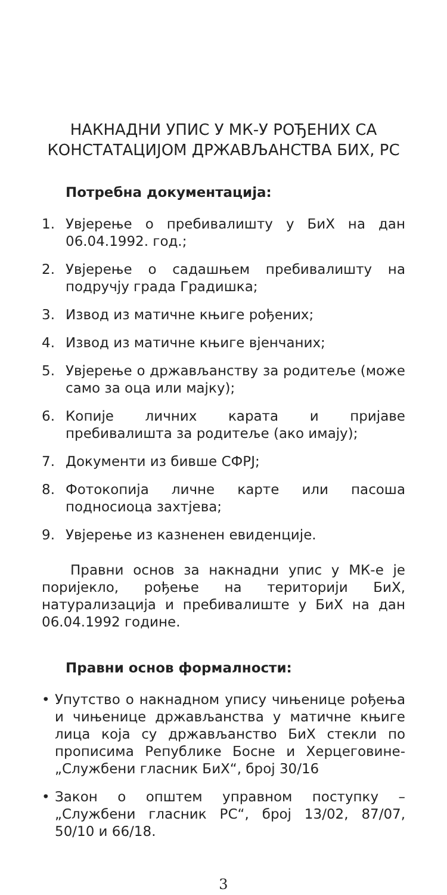НАКНАДНИ УПИС У МК-У РОЂЕНИХ СА КОНСТАТАЦИЈОМ ДРЖАВЉАНСТВА БИХ, РС
Потребна документација:
1. Увјерење о пребивалишту у БиХ на дан 06.04.1992. год.;
2. Увјерење о садашњем пребивалишту на подручју града Градишка;
3. Извод из матичне књиге рођених;
4. Извод из матичне књиге вјенчаних;
5. Увјерење о држављанству за родитеље (може само за оца или мајку);
6. Копије личних карата и пријаве пребивалишта за родитеље (ако имају);
7. Документи из бивше СФРЈ;
8. Фотокопија личне карте или пасоша подносиоца захтјева;
9. Увјерење из казненен евиденције.
Правни основ за накнадни упис у МК-е је поријекло, рођење на територији БиХ, натурализација и пребивалиште у БиХ на дан 06.04.1992 године.
Правни основ формалности:
• Упутство о накнадном упису чињенице рођења и чињенице држављанства у матичне књиге лица која су држављанство БиХ стекли по прописима Републике Босне и Херцеговине- „Службени гласник БиХ“, број 30/16
• Закон о општем управном поступку – „Службени гласник РС“, број 13/02, 87/07, 50/10 и 66/18.
3